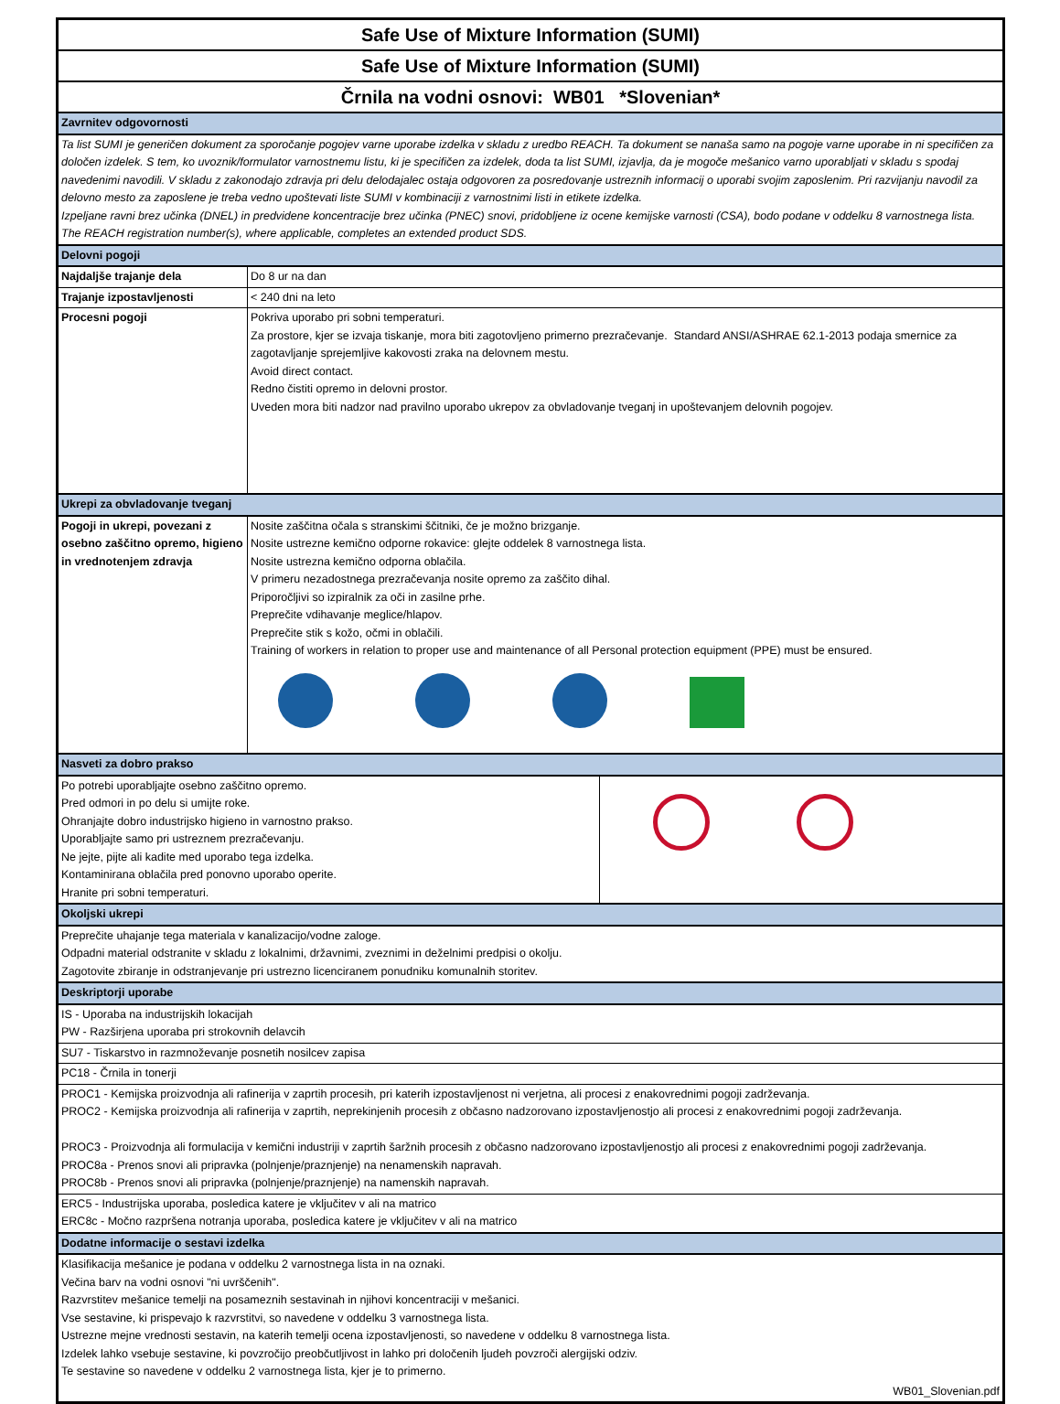| Safe Use of Mixture Information (SUMI) | | |
| Safe Use of Mixture Information (SUMI) | | |
| Črnila na vodni osnovi: WB01 *Slovenian* | | |
| Zavrnitev odgovornosti | | |
| Ta list SUMI je generičen dokument za sporočanje pogojev varne uporabe izdelka v skladu z uredbo REACH. Ta dokument se nanaša samo na pogoje varne uporabe in ni specifičen za določen izdelek. S tem, ko uvoznik/formulator varnostnemu listu, ki je specifičen za izdelek, doda ta list SUMI, izjavlja, da je mogoče mešanico varno uporabljati v skladu s spodaj navedenimi navodili. V skladu z zakonodajo zdravja pri delu delodajalec ostaja odgovoren za posredovanje ustreznih informacij o uporabi svojim zaposlenim. Pri razvijanju navodil za delovno mesto za zaposlene je treba vedno upoštevati liste SUMI v kombinaciji z varnostnimi listi in etikete izdelka. Izpeljane ravni brez učinka (DNEL) in predvidene koncentracije brez učinka (PNEC) snovi, pridobljene iz ocene kemijske varnosti (CSA), bodo podane v oddelku 8 varnostnega lista. The REACH registration number(s), where applicable, completes an extended product SDS. | | |
| Delovni pogoji | | |
| Najdaljše trajanje dela | Do 8 ur na dan | |
| Trajanje izpostavljenosti | < 240 dni na leto | |
| Procesni pogoji | Pokriva uporabo pri sobni temperaturi. Za prostore, kjer se izvaja tiskanje, mora biti zagotovljeno primerno prezračevanje. Standard ANSI/ASHRAE 62.1-2013 podaja smernice za zagotavljanje sprejemljive kakovosti zraka na delovnem mestu. Avoid direct contact. Redno čistiti opremo in delovni prostor. Uveden mora biti nadzor nad pravilno uporabo ukrepov za obvladovanje tveganj in upoštevanjem delovnih pogojev. | |
| Ukrepi za obvladovanje tveganj | | |
| Pogoji in ukrepi, povezani z osebno zaščitno opremo, higieno in vrednotenjem zdravja | Nosite zaščitna očala s stranskimi ščitniki, če je možno brizganje. Nosite ustrezne kemično odporne rokavice: glejte oddelek 8 varnostnega lista. Nosite ustrezna kemično odporna oblačila. V primeru nezadostnega prezračevanja nosite opremo za zaščito dihal. Priporočljivi so izpiralnik za oči in zasilne prhe. Preprečite vdihavanje meglice/hlapov. Preprečite stik s kožo, očmi in oblačili. Training of workers in relation to proper use and maintenance of all Personal protection equipment (PPE) must be ensured. | |
| Nasveti za dobro prakso | | |
| Po potrebi uporabljajte osebno zaščitno opremo. Pred odmori in po delu si umijte roke. Ohranjajte dobro industrijsko higieno in varnostno prakso. Uporabljajte samo pri ustreznem prezračevanju. Ne jejte, pijte ali kadite med uporabo tega izdelka. Kontaminirana oblačila pred ponovno uporabo operite. Hranite pri sobni temperaturi. | | |
| Okoljski ukrepi | | |
| Preprečite uhajanje tega materiala v kanalizacijo/vodne zaloge. Odpadni material odstranite v skladu z lokalnimi, državnimi, zveznimi in deželnimi predpisi o okolju. Zagotovite zbiranje in odstranjevanje pri ustrezno licenciranem ponudniku komunalnih storitev. | | |
| Deskriptorji uporabe | | |
| IS - Uporaba na industrijskih lokacijah PW - Razširjena uporaba pri strokovnih delavcih | | |
| SU7 - Tiskarstvo in razmnoževanje posnetih nosilcev zapisa | | |
| PC18 - Črnila in tonerji | | |
| PROC1 - Kemijska proizvodnja ali rafinerija v zaprtih procesih, pri katerih izpostavljenost ni verjetna, ali procesi z enakovrednimi pogoji zadrževanja. PROC2 - Kemijska proizvodnja ali rafinerija v zaprtih, neprekinjenih procesih z občasno nadzorovano izpostavljenostjo ali procesi z enakovrednimi pogoji zadrževanja. PROC3 - Proizvodnja ali formulacija v kemični industriji v zaprtih šaržnih procesih z občasno nadzorovano izpostavljenostjo ali procesi z enakovrednimi pogoji zadrževanja. PROC8a - Prenos snovi ali pripravka (polnjenje/praznjenje) na nenamenskih napravah. PROC8b - Prenos snovi ali pripravka (polnjenje/praznjenje) na namenskih napravah. | | |
| ERC5 - Industrijska uporaba, posledica katere je vključitev v ali na matrico ERC8c - Močno razpršena notranja uporaba, posledica katere je vključitev v ali na matrico | | |
| Dodatne informacije o sestavi izdelka | | |
| Klasifikacija mešanice je podana v oddelku 2 varnostnega lista in na oznaki. Večina barv na vodni osnovi "ni uvrščenih". Razvrstitev mešanice temelji na posameznih sestavinah in njihovi koncentraciji v mešanici. Vse sestavine, ki prispevajo k razvrstitvi, so navedene v oddelku 3 varnostnega lista. Ustrezne mejne vrednosti sestavin, na katerih temelji ocena izpostavljenosti, so navedene v oddelku 8 varnostnega lista. Izdelek lahko vsebuje sestavine, ki povzročijo preobčutljivost in lahko pri določenih ljudeh povzroči alergijski odziv. Te sestavine so navedene v oddelku 2 varnostnega lista, kjer je to primerno. | | |
| WB01_Slovenian.pdf | | |